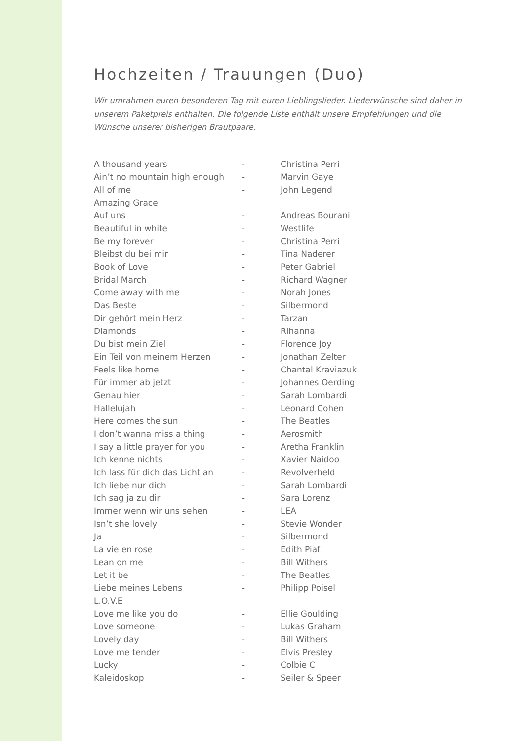Hochzeiten / Trauungen (Duo)
Wir umrahmen euren besonderen Tag mit euren Lieblingslieder. Liederwünsche sind daher in unserem Paketpreis enthalten. Die folgende Liste enthält unsere Empfehlungen und die Wünsche unserer bisherigen Brautpaare.
| A thousand years | - | Christina Perri |
| Ain’t no mountain high enough | - | Marvin Gaye |
| All of me | - | John Legend |
| Amazing Grace | | |
| Auf uns | - | Andreas Bourani |
| Beautiful in white | - | Westlife |
| Be my forever | - | Christina Perri |
| Bleibst du bei mir | - | Tina Naderer |
| Book of Love | - | Peter Gabriel |
| Bridal March | - | Richard Wagner |
| Come away with me | - | Norah Jones |
| Das Beste | - | Silbermond |
| Dir gehört mein Herz | - | Tarzan |
| Diamonds | - | Rihanna |
| Du bist mein Ziel | - | Florence Joy |
| Ein Teil von meinem Herzen | - | Jonathan Zelter |
| Feels like home | - | Chantal Kraviazuk |
| Für immer ab jetzt | - | Johannes Oerding |
| Genau hier | - | Sarah Lombardi |
| Hallelujah | - | Leonard Cohen |
| Here comes the sun | - | The Beatles |
| I don’t wanna miss a thing | - | Aerosmith |
| I say a little prayer for you | - | Aretha Franklin |
| Ich kenne nichts | - | Xavier Naidoo |
| Ich lass für dich das Licht an | - | Revolverheld |
| Ich liebe nur dich | - | Sarah Lombardi |
| Ich sag ja zu dir | - | Sara Lorenz |
| Immer wenn wir uns sehen | - | LEA |
| Isn’t she lovely | - | Stevie Wonder |
| Ja | - | Silbermond |
| La vie en rose | - | Edith Piaf |
| Lean on me | - | Bill Withers |
| Let it be | - | The Beatles |
| Liebe meines Lebens | - | Philipp Poisel |
| L.O.V.E | | |
| Love me like you do | - | Ellie Goulding |
| Love someone | - | Lukas Graham |
| Lovely day | - | Bill Withers |
| Love me tender | - | Elvis Presley |
| Lucky | - | Colbie C |
| Kaleidoskop | - | Seiler & Speer |